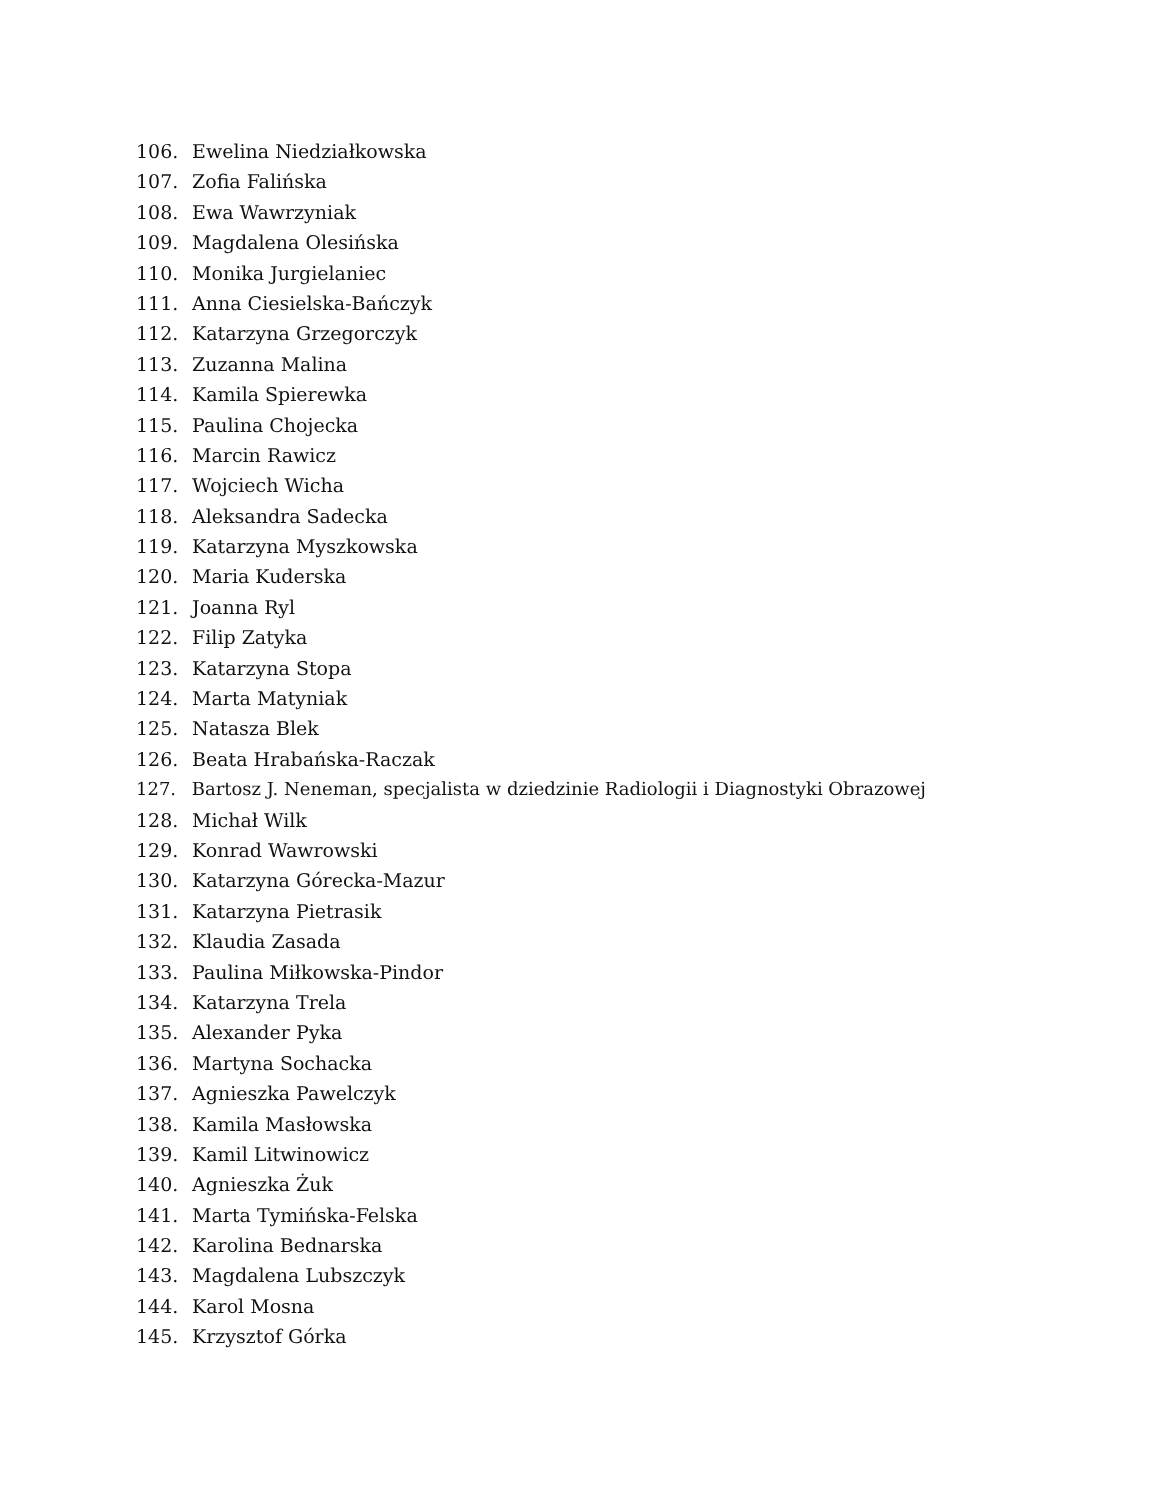106. Ewelina Niedziałkowska
107. Zofia Falińska
108. Ewa Wawrzyniak
109. Magdalena Olesińska
110. Monika Jurgielaniec
111. Anna Ciesielska-Bańczyk
112. Katarzyna Grzegorczyk
113. Zuzanna Malina
114. Kamila Spierewka
115. Paulina Chojecka
116. Marcin Rawicz
117. Wojciech Wicha
118. Aleksandra Sadecka
119. Katarzyna Myszkowska
120. Maria Kuderska
121. Joanna Ryl
122. Filip Zatyka
123. Katarzyna Stopa
124. Marta Matyniak
125. Natasza Blek
126. Beata Hrabańska-Raczak
127. Bartosz J. Neneman, specjalista w dziedzinie Radiologii i Diagnostyki Obrazowej
128. Michał Wilk
129. Konrad Wawrowski
130. Katarzyna Górecka-Mazur
131. Katarzyna Pietrasik
132. Klaudia Zasada
133. Paulina Miłkowska-Pindor
134. Katarzyna Trela
135. Alexander Pyka
136. Martyna Sochacka
137. Agnieszka Pawelczyk
138. Kamila Masłowska
139. Kamil Litwinowicz
140. Agnieszka Żuk
141. Marta Tymińska-Felska
142. Karolina Bednarska
143. Magdalena Lubszczyk
144. Karol Mosna
145. Krzysztof Górka